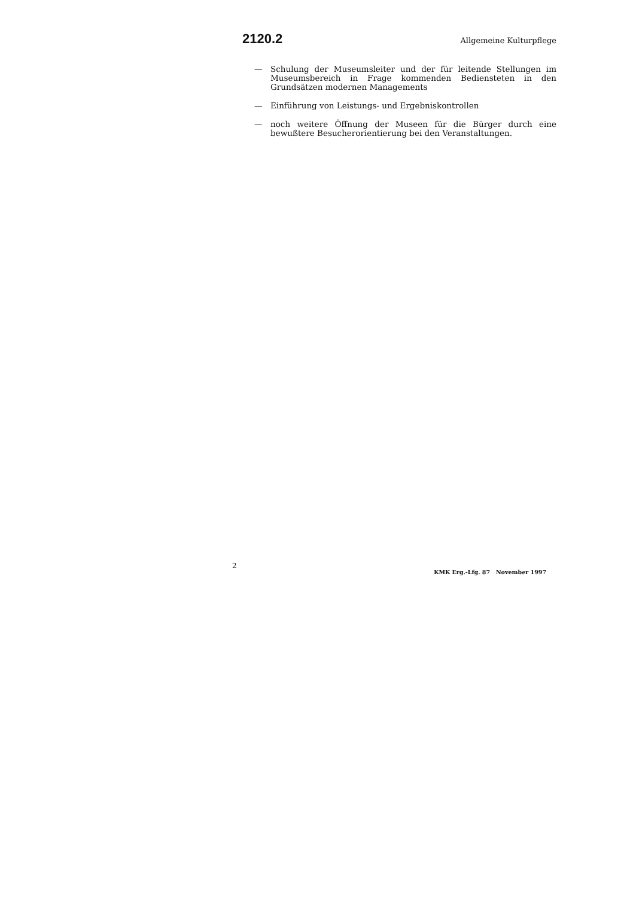2120.2 Allgemeine Kulturpflege
— Schulung der Museumsleiter und der für leitende Stellungen im Museumsbereich in Frage kommenden Bediensteten in den Grundsätzen modernen Managements
— Einführung von Leistungs- und Ergebniskontrollen
— noch weitere Öffnung der Museen für die Bürger durch eine bewußtere Besucherorientierung bei den Veranstaltungen.
2 KMK Erg.-Lfg. 87 November 1997